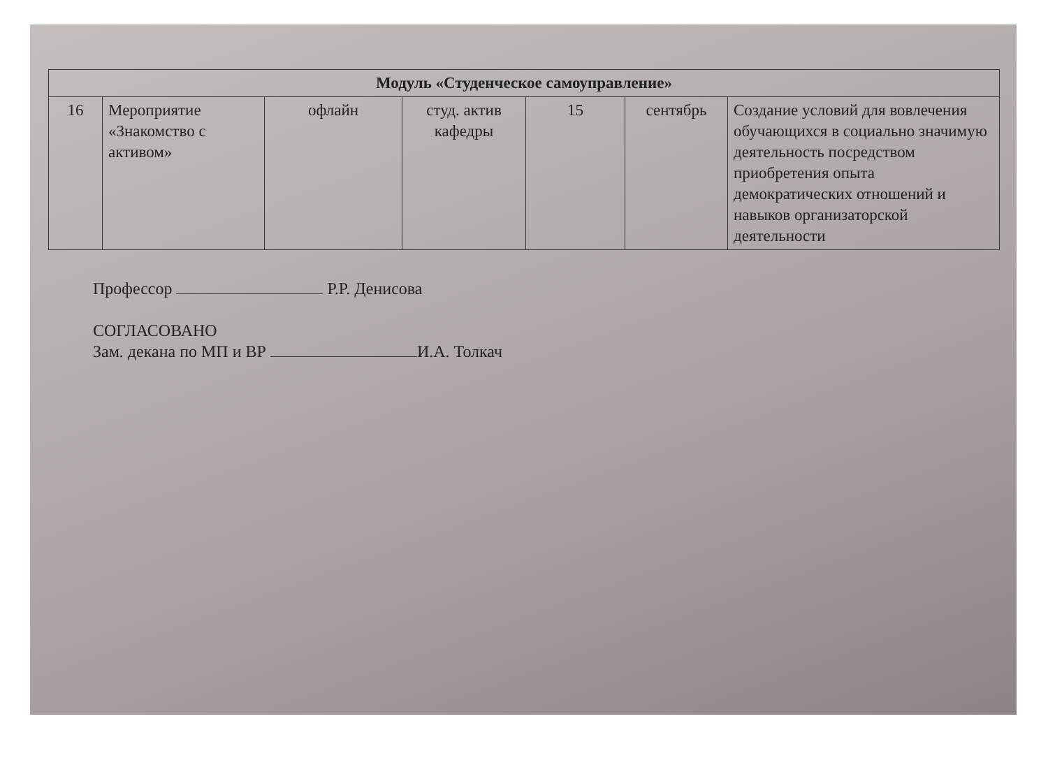| Модуль «Студенческое самоуправление» | | | | | | |
| --- | --- | --- | --- | --- | --- | --- |
| 16 | Мероприятие «Знакомство с активом» | офлайн | студ. актив кафедры | 15 | сентябрь | Создание условий для вовлечения обучающихся в социально значимую деятельность посредством приобретения опыта демократических отношений и навыков организаторской деятельности |
Профессор Р.Р. Денисова
СОГЛАСОВАНО
Зам. декана по МП и ВР И.А. Толкач